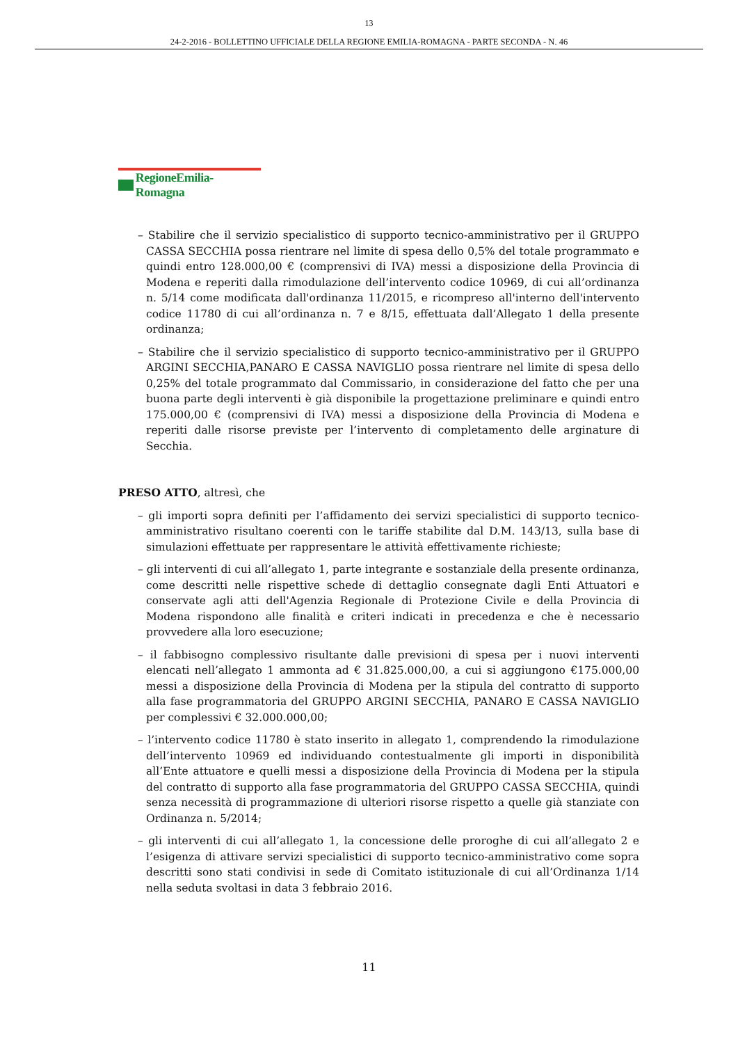13
24-2-2016 - BOLLETTINO UFFICIALE DELLA REGIONE EMILIA-ROMAGNA - PARTE SECONDA - N. 46
RegioneEmilia-Romagna
– Stabilire che il servizio specialistico di supporto tecnico-amministrativo per il GRUPPO CASSA SECCHIA possa rientrare nel limite di spesa dello 0,5% del totale programmato e quindi entro 128.000,00 € (comprensivi di IVA) messi a disposizione della Provincia di Modena e reperiti dalla rimodulazione dell’intervento codice 10969, di cui all’ordinanza n. 5/14 come modificata dall'ordinanza 11/2015, e ricompreso all'interno dell'intervento codice 11780 di cui all’ordinanza n. 7 e 8/15, effettuata dall’Allegato 1 della presente ordinanza;
– Stabilire che il servizio specialistico di supporto tecnico-amministrativo per il GRUPPO ARGINI SECCHIA,PANARO E CASSA NAVIGLIO possa rientrare nel limite di spesa dello 0,25% del totale programmato dal Commissario, in considerazione del fatto che per una buona parte degli interventi è già disponibile la progettazione preliminare e quindi entro 175.000,00 € (comprensivi di IVA) messi a disposizione della Provincia di Modena e reperiti dalle risorse previste per l’intervento di completamento delle arginature di Secchia.
PRESO ATTO, altresì, che
– gli importi sopra definiti per l’affidamento dei servizi specialistici di supporto tecnico-amministrativo risultano coerenti con le tariffe stabilite dal D.M. 143/13, sulla base di simulazioni effettuate per rappresentare le attività effettivamente richieste;
– gli interventi di cui all’allegato 1, parte integrante e sostanziale della presente ordinanza, come descritti nelle rispettive schede di dettaglio consegnate dagli Enti Attuatori e conservate agli atti dell'Agenzia Regionale di Protezione Civile e della Provincia di Modena rispondono alle finalità e criteri indicati in precedenza e che è necessario provvedere alla loro esecuzione;
– il fabbisogno complessivo risultante dalle previsioni di spesa per i nuovi interventi elencati nell’allegato 1 ammonta ad € 31.825.000,00, a cui si aggiungono €175.000,00 messi a disposizione della Provincia di Modena per la stipula del contratto di supporto alla fase programmatoria del GRUPPO ARGINI SECCHIA, PANARO E CASSA NAVIGLIO per complessivi € 32.000.000,00;
– l’intervento codice 11780 è stato inserito in allegato 1, comprendendo la rimodulazione dell’intervento 10969 ed individuando contestualmente gli importi in disponibilità all’Ente attuatore e quelli messi a disposizione della Provincia di Modena per la stipula del contratto di supporto alla fase programmatoria del GRUPPO CASSA SECCHIA, quindi senza necessità di programmazione di ulteriori risorse rispetto a quelle già stanziate con Ordinanza n. 5/2014;
– gli interventi di cui all’allegato 1, la concessione delle proroghe di cui all’allegato 2 e l’esigenza di attivare servizi specialistici di supporto tecnico-amministrativo come sopra descritti sono stati condivisi in sede di Comitato istituzionale di cui all’Ordinanza 1/14 nella seduta svoltasi in data 3 febbraio 2016.
11